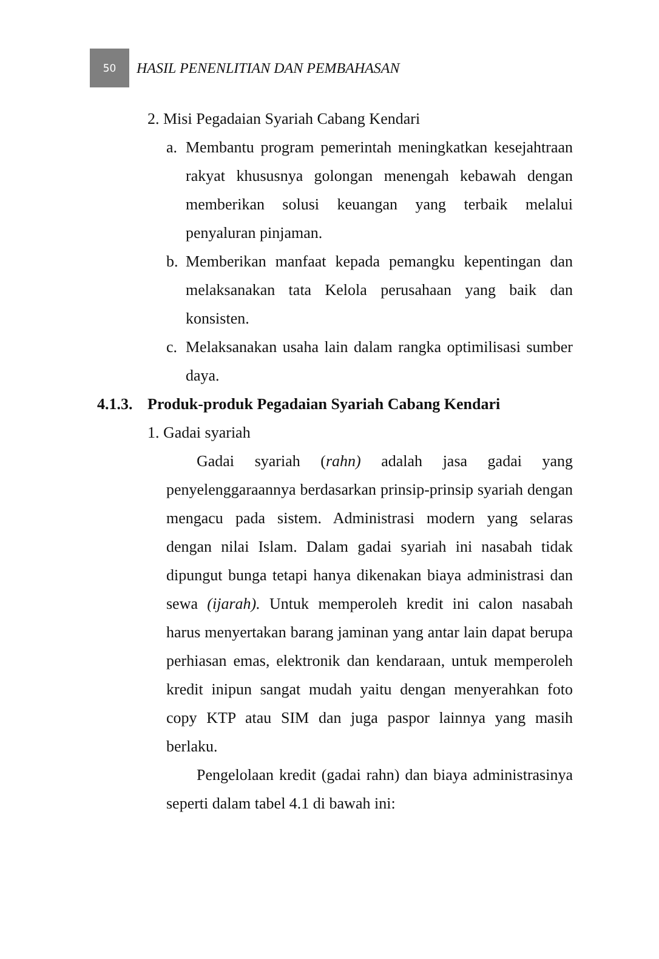50
HASIL PENENLITIAN DAN PEMBAHASAN
2. Misi Pegadaian Syariah Cabang Kendari
a. Membantu program pemerintah meningkatkan kesejahtraan rakyat khususnya golongan menengah kebawah dengan memberikan solusi keuangan yang terbaik melalui penyaluran pinjaman.
b. Memberikan manfaat kepada pemangku kepentingan dan melaksanakan tata Kelola perusahaan yang baik dan konsisten.
c. Melaksanakan usaha lain dalam rangka optimilisasi sumber daya.
4.1.3. Produk-produk Pegadaian Syariah Cabang Kendari
1. Gadai syariah
Gadai syariah (rahn) adalah jasa gadai yang penyelenggaraannya berdasarkan prinsip-prinsip syariah dengan mengacu pada sistem. Administrasi modern yang selaras dengan nilai Islam. Dalam gadai syariah ini nasabah tidak dipungut bunga tetapi hanya dikenakan biaya administrasi dan sewa (ijarah). Untuk memperoleh kredit ini calon nasabah harus menyertakan barang jaminan yang antar lain dapat berupa perhiasan emas, elektronik dan kendaraan, untuk memperoleh kredit inipun sangat mudah yaitu dengan menyerahkan foto copy KTP atau SIM dan juga paspor lainnya yang masih berlaku.
Pengelolaan kredit (gadai rahn) dan biaya administrasinya seperti dalam tabel 4.1 di bawah ini: